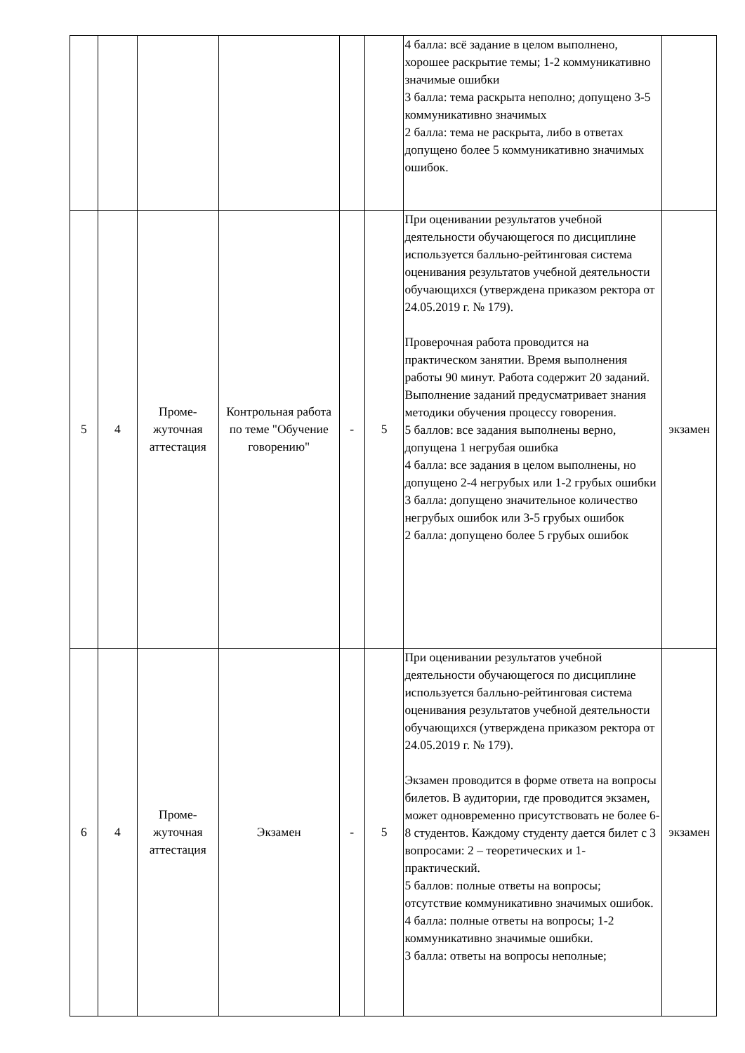| | | | | | | 4 балла: всё задание в целом выполнено, хорошее раскрытие темы; 1-2 коммуникативно значимые ошибки 3 балла: тема раскрыта неполно; допущено 3-5 коммуникативно значимых 2 балла: тема не раскрыта, либо в ответах допущено более 5 коммуникативно значимых ошибок. | |
| 5 | 4 | Проме- жуточная аттестация | Контрольная работа по теме "Обучение говорению" | - | 5 | При оценивании результатов учебной деятельности обучающегося по дисциплине используется балльно-рейтинговая система оценивания результатов учебной деятельности обучающихся (утверждена приказом ректора от 24.05.2019 г. № 179). Проверочная работа проводится на практическом занятии. Время выполнения работы 90 минут. Работа содержит 20 заданий. Выполнение заданий предусматривает знания методики обучения процессу говорения. 5 баллов: все задания выполнены верно, допущена 1 негрубая ошибка 4 балла: все задания в целом выполнены, но допущено 2-4 негрубых или 1-2 грубых ошибки 3 балла: допущено значительное количество негрубых ошибок или 3-5 грубых ошибок 2 балла: допущено более 5 грубых ошибок | экзамен |
| 6 | 4 | Проме- жуточная аттестация | Экзамен | - | 5 | При оценивании результатов учебной деятельности обучающегося по дисциплине используется балльно-рейтинговая система оценивания результатов учебной деятельности обучающихся (утверждена приказом ректора от 24.05.2019 г. № 179). Экзамен проводится в форме ответа на вопросы билетов. В аудитории, где проводится экзамен, может одновременно присутствовать не более 6-8 студентов. Каждому студенту дается билет с 3 вопросами: 2 – теоретических и 1- практический. 5 баллов: полные ответы на вопросы; отсутствие коммуникативно значимых ошибок. 4 балла: полные ответы на вопросы; 1-2 коммуникативно значимые ошибки. 3 балла: ответы на вопросы неполные; | экзамен |